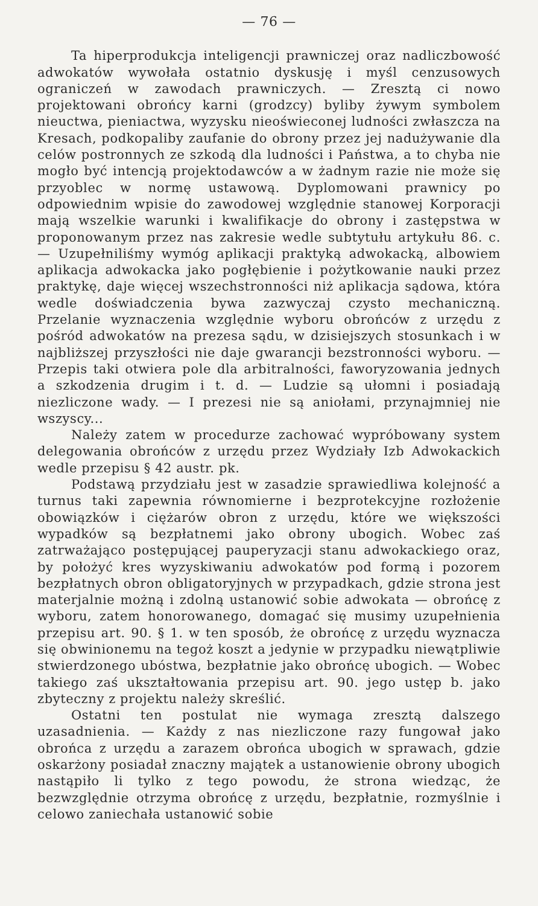— 76 —
Ta hiperprodukcja inteligencji prawniczej oraz nadliczbowość adwokatów wywołała ostatnio dyskusję i myśl cenzusowych ograniczeń w zawodach prawniczych. — Zresztą ci nowo projektowani obrońcy karni (grodzcy) byliby żywym symbolem nieuctwa, pieniactwa, wyzysku nieoświeconej ludności zwłaszcza na Kresach, podkopaliby zaufanie do obrony przez jej nadużywanie dla celów postronnych ze szkodą dla ludności i Państwa, a to chyba nie mogło być intencją projektodawców a w żadnym razie nie może się przyoblec w normę ustawową. Dyplomowani prawnicy po odpowiednim wpisie do zawodowej względnie stanowej Korporacji mają wszelkie warunki i kwalifikacje do obrony i zastępstwa w proponowanym przez nas zakresie wedle subtytułu artykułu 86. c. — Uzupełniliśmy wymóg aplikacji praktyką adwokacką, albowiem aplikacja adwokacka jako pogłębienie i pożytkowanie nauki przez praktykę, daje więcej wszechstronności niż aplikacja sądowa, która wedle doświadczenia bywa zazwyczaj czysto mechaniczną. Przelanie wyznaczenia względnie wyboru obrońców z urzędu z pośród adwokatów na prezesa sądu, w dzisiejszych stosunkach i w najbliższej przyszłości nie daje gwarancji bezstronności wyboru. — Przepis taki otwiera pole dla arbitralności, faworyzowania jednych a szkodzenia drugim i t. d. — Ludzie są ułomni i posiadają niezliczone wady. — I prezesi nie są aniołami, przynajmniej nie wszyscy...
Należy zatem w procedurze zachować wypróbowany system delegowania obrońców z urzędu przez Wydziały Izb Adwokackich wedle przepisu § 42 austr. pk.
Podstawą przydziału jest w zasadzie sprawiedliwa kolejność a turnus taki zapewnia równomierne i bezprotekcyjne rozłożenie obowiązków i ciężarów obron z urzędu, które we większości wypadków są bezpłatnemi jako obrony ubogich. Wobec zaś zatrważająco postępującej pauperyzacji stanu adwokackiego oraz, by położyć kres wyzyskiwaniu adwokatów pod formą i pozorem bezpłatnych obron obligatoryjnych w przypadkach, gdzie strona jest materjalnie możną i zdolną ustanowić sobie adwokata — obrońcę z wyboru, zatem honorowanego, domagać się musimy uzupełnienia przepisu art. 90. § 1. w ten sposób, że obrońcę z urzędu wyznacza się obwinionemu na tegoż koszt a jedynie w przypadku niewątpliwie stwierdzonego ubóstwa, bezpłatnie jako obrońcę ubogich. — Wobec takiego zaś ukształtowania przepisu art. 90. jego ustęp b. jako zbyteczny z projektu należy skreślić.
Ostatni ten postulat nie wymaga zresztą dalszego uzasadnienia. — Każdy z nas niezliczone razy fungował jako obrońca z urzędu a zarazem obrońca ubogich w sprawach, gdzie oskarżony posiadał znaczny majątek a ustanowienie obrony ubogich nastąpiło li tylko z tego powodu, że strona wiedząc, że bezwzględnie otrzyma obrońcę z urzędu, bezpłatnie, rozmyślnie i celowo zaniechała ustanowić sobie